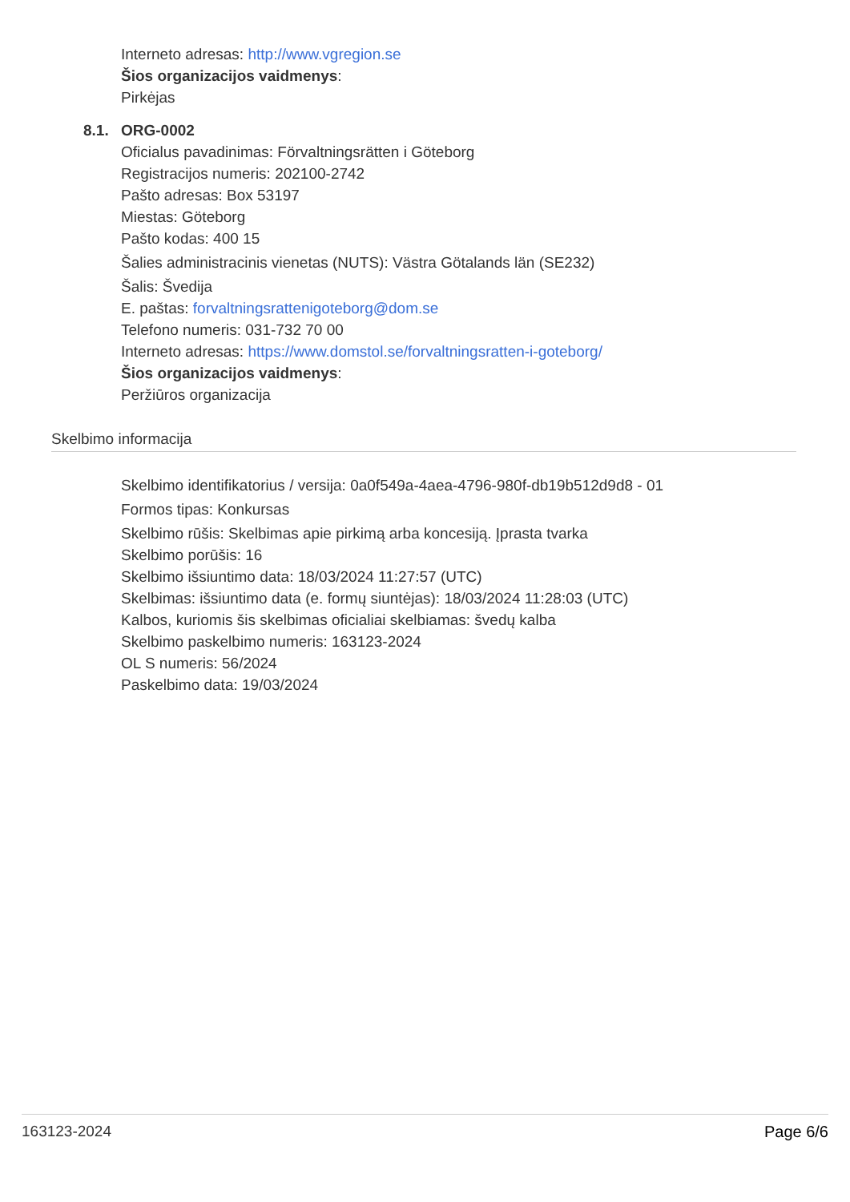Interneto adresas: http://www.vgregion.se
Šios organizacijos vaidmenys:
Pirkėjas
8.1. ORG-0002
Oficialus pavadinimas: Förvaltningsrätten i Göteborg
Registracijos numeris: 202100-2742
Pašto adresas: Box 53197
Miestas: Göteborg
Pašto kodas: 400 15
Šalies administracinis vienetas (NUTS): Västra Götalands län (SE232)
Šalis: Švedija
E. paštas: forvaltningsrattenigoteborg@dom.se
Telefono numeris: 031-732 70 00
Interneto adresas: https://www.domstol.se/forvaltningsratten-i-goteborg/
Šios organizacijos vaidmenys:
Peržiūros organizacija
Skelbimo informacija
Skelbimo identifikatorius / versija: 0a0f549a-4aea-4796-980f-db19b512d9d8 - 01
Formos tipas: Konkursas
Skelbimo rūšis: Skelbimas apie pirkimą arba koncesiją. Įprasta tvarka
Skelbimo porūšis: 16
Skelbimo išsiuntimo data: 18/03/2024 11:27:57 (UTC)
Skelbimas: išsiuntimo data (e. formų siuntėjas): 18/03/2024 11:28:03 (UTC)
Kalbos, kuriomis šis skelbimas oficialiai skelbiamas: švedų kalba
Skelbimo paskelbimo numeris: 163123-2024
OL S numeris: 56/2024
Paskelbimo data: 19/03/2024
163123-2024 Page 6/6